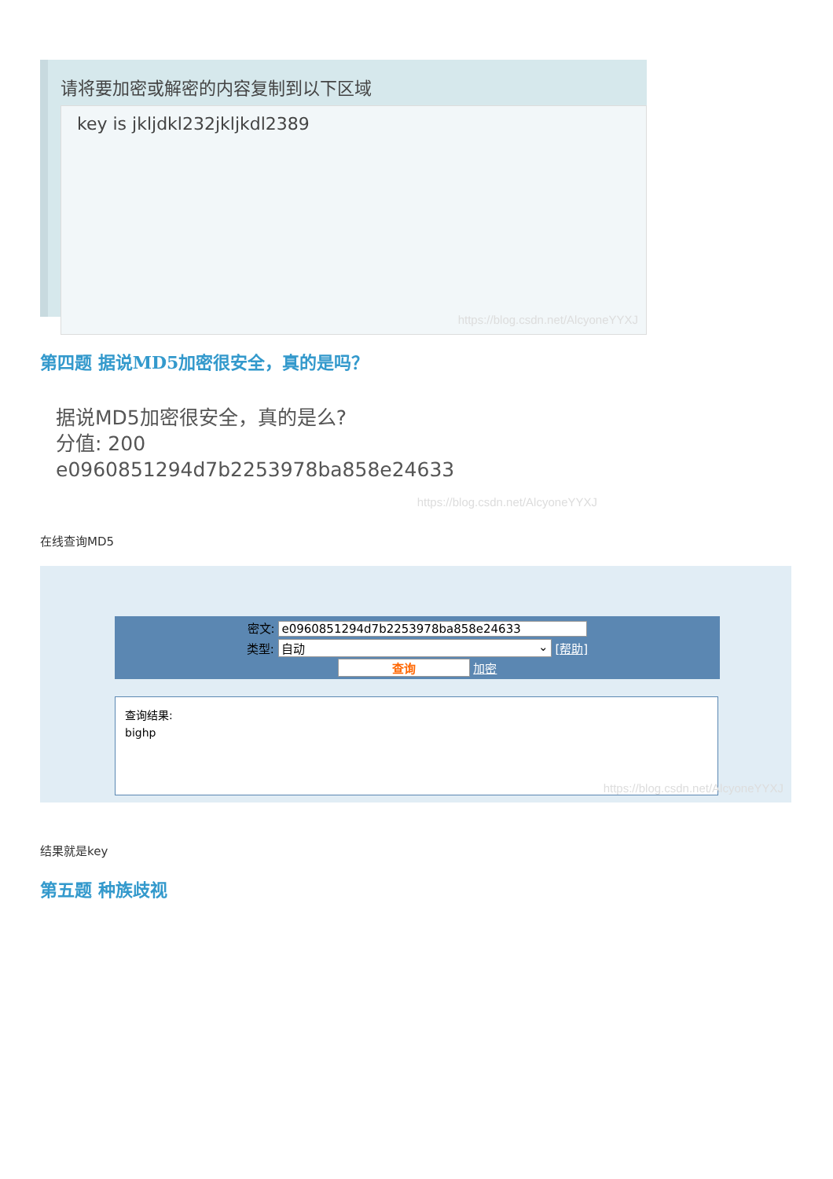请将要加密或解密的内容复制到以下区域
key is jkljdkl232jkljkdl2389
https://blog.csdn.net/AlcyoneYYXJ
第四题 据说MD5加密很安全，真的是吗？
据说MD5加密很安全，真的是么?
分值: 200
e0960851294d7b2253978ba858e24633
https://blog.csdn.net/AlcyoneYYXJ
在线查询MD5
密文: e0960851294d7b2253978ba858e24633
类型: 自动 ⌄ [帮助]
查询 加密
查询结果:
bighp
https://blog.csdn.net/AlcyoneYYXJ
结果就是key
第五题 种族歧视